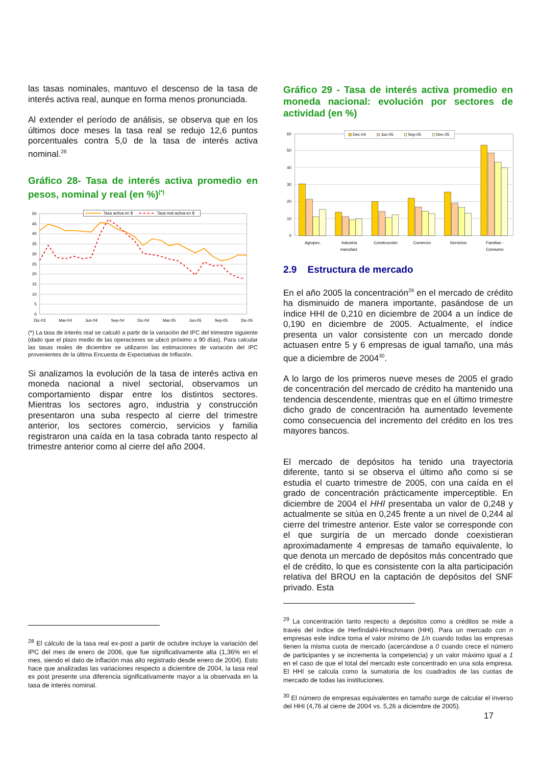las tasas nominales, mantuvo el descenso de la tasa de interés activa real, aunque en forma menos pronunciada.
Al extender el período de análisis, se observa que en los últimos doce meses la tasa real se redujo 12,6 puntos porcentuales contra 5,0 de la tasa de interés activa nominal.<sup>28</sup>
Gráfico 28- Tasa de interés activa promedio en pesos, nominal y real (en %)<sup>(*)</sup>
50
45
40
35
30
25
20
15
10
5
0
Dic-03
Mar-04
Jun-04
Sep-04
Dic-04
Mar-05
Jun-05
Sep-05
Dic-05
Tasa activa en $
Tasa real activa en $
(*) La tasa de interés real se calculó a partir de la variación del IPC del trimestre siguiente (dado que el plazo medio de las operaciones se ubicó próximo a 90 días). Para calcular las tasas reales de diciembre se utilizaron las estimaciones de variación del IPC provenientes de la última Encuesta de Expectativas de Inflación.
Si analizamos la evolución de la tasa de interés activa en moneda nacional a nivel sectorial, observamos un comportamiento dispar entre los distintos sectores. Mientras los sectores agro, industria y construcción presentaron una suba respecto al cierre del trimestre anterior, los sectores comercio, servicios y familia registraron una caída en la tasa cobrada tanto respecto al trimestre anterior como al cierre del año 2004.
<sup>28</sup> El cálculo de la tasa real ex-post a partir de octubre incluye la variación del IPC del mes de enero de 2006, que fue significativamente alta (1,36% en el mes, siendo el dato de inflación más alto registrado desde enero de 2004). Esto hace que analizadas las variaciones respecto a diciembre de 2004, la tasa real ex post presente una diferencia significativamente mayor a la observada en la tasa de interés nominal.
Gráfico 29 - Tasa de interés activa promedio en moneda nacional: evolución por sectores de actividad (en %)
60
50
40
30
20
10
0
Agropec.
Industria
manufact.
Construcción
Comercio
Servicios
Familias -
Consumo
Dec-04
Jun-05
Sep-05
Dec-05
2.9 Estructura de mercado
En el año 2005 la concentración<sup>29</sup> en el mercado de crédito ha disminuido de manera importante, pasándose de un índice HHI de 0,210 en diciembre de 2004 a un índice de 0,190 en diciembre de 2005. Actualmente, el índice presenta un valor consistente con un mercado donde actuasen entre 5 y 6 empresas de igual tamaño, una más que a diciembre de 2004<sup>30</sup>.
A lo largo de los primeros nueve meses de 2005 el grado de concentración del mercado de crédito ha mantenido una tendencia descendente, mientras que en el último trimestre dicho grado de concentración ha aumentado levemente como consecuencia del incremento del crédito en los tres mayores bancos.
El mercado de depósitos ha tenido una trayectoria diferente, tanto si se observa el último año como si se estudia el cuarto trimestre de 2005, con una caída en el grado de concentración prácticamente imperceptible. En diciembre de 2004 el HHI presentaba un valor de 0,248 y actualmente se sitúa en 0,245 frente a un nivel de 0,244 al cierre del trimestre anterior. Este valor se corresponde con el que surgiría de un mercado donde coexistieran aproximadamente 4 empresas de tamaño equivalente, lo que denota un mercado de depósitos más concentrado que el de crédito, lo que es consistente con la alta participación relativa del BROU en la captación de depósitos del SNF privado. Esta
<sup>29</sup> La concentración tanto respecto a depósitos como a créditos se mide a través del índice de Herfindahl-Hirschmann (HHI). Para un mercado con n empresas este índice toma el valor mínimo de 1/n cuando todas las empresas tienen la misma cuota de mercado (acercándose a 0 cuando crece el número de participantes y se incrementa la competencia) y un valor máximo igual a 1 en el caso de que el total del mercado este concentrado en una sola empresa. El HHI se calcula como la sumatoria de los cuadrados de las cuotas de mercado de todas las instituciones.
<sup>30</sup> El número de empresas equivalentes en tamaño surge de calcular el inverso del HHI (4,76 al cierre de 2004 vs. 5,26 a diciembre de 2005).
17